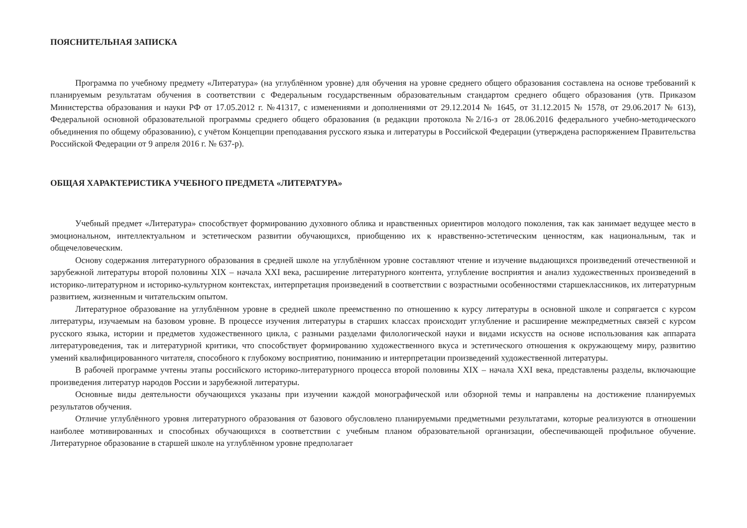ПОЯСНИТЕЛЬНАЯ ЗАПИСКА
Программа по учебному предмету «Литература» (на углублённом уровне) для обучения на уровне среднего общего образования составлена на основе требований к планируемым результатам обучения в соответствии с Федеральным государственным образовательным стандартом среднего общего образования (утв. Приказом Министерства образования и науки РФ от 17.05.2012 г. №41317, с изменениями и дополнениями от 29.12.2014 № 1645, от 31.12.2015 № 1578, от 29.06.2017 № 613), Федеральной основной образовательной программы среднего общего образования (в редакции протокола №2/16-з от 28.06.2016 федерального учебно-методического объединения по общему образованию), с учётом Концепции преподавания русского языка и литературы в Российской Федерации (утверждена распоряжением Правительства Российской Федерации от 9 апреля 2016 г. № 637-р).
ОБЩАЯ ХАРАКТЕРИСТИКА УЧЕБНОГО ПРЕДМЕТА «ЛИТЕРАТУРА»
Учебный предмет «Литература» способствует формированию духовного облика и нравственных ориентиров молодого поколения, так как занимает ведущее место в эмоциональном, интеллектуальном и эстетическом развитии обучающихся, приобщению их к нравственно-эстетическим ценностям, как национальным, так и общечеловеческим.
Основу содержания литературного образования в средней школе на углублённом уровне составляют чтение и изучение выдающихся произведений отечественной и зарубежной литературы второй половины XIX – начала XXI века, расширение литературного контента, углубление восприятия и анализ художественных произведений в историко-литературном и историко-культурном контекстах, интерпретация произведений в соответствии с возрастными особенностями старшеклассников, их литературным развитием, жизненным и читательским опытом.
Литературное образование на углублённом уровне в средней школе преемственно по отношению к курсу литературы в основной школе и сопрягается с курсом литературы, изучаемым на базовом уровне. В процессе изучения литературы в старших классах происходит углубление и расширение межпредметных связей с курсом русского языка, истории и предметов художественного цикла, с разными разделами филологической науки и видами искусств на основе использования как аппарата литературоведения, так и литературной критики, что способствует формированию художественного вкуса и эстетического отношения к окружающему миру, развитию умений квалифицированного читателя, способного к глубокому восприятию, пониманию и интерпретации произведений художественной литературы.
В рабочей программе учтены этапы российского историко-литературного процесса второй половины XIX – начала XXI века, представлены разделы, включающие произведения литератур народов России и зарубежной литературы.
Основные виды деятельности обучающихся указаны при изучении каждой монографической или обзорной темы и направлены на достижение планируемых результатов обучения.
Отличие углублённого уровня литературного образования от базового обусловлено планируемыми предметными результатами, которые реализуются в отношении наиболее мотивированных и способных обучающихся в соответствии с учебным планом образовательной организации, обеспечивающей профильное обучение. Литературное образование в старшей школе на углублённом уровне предполагает